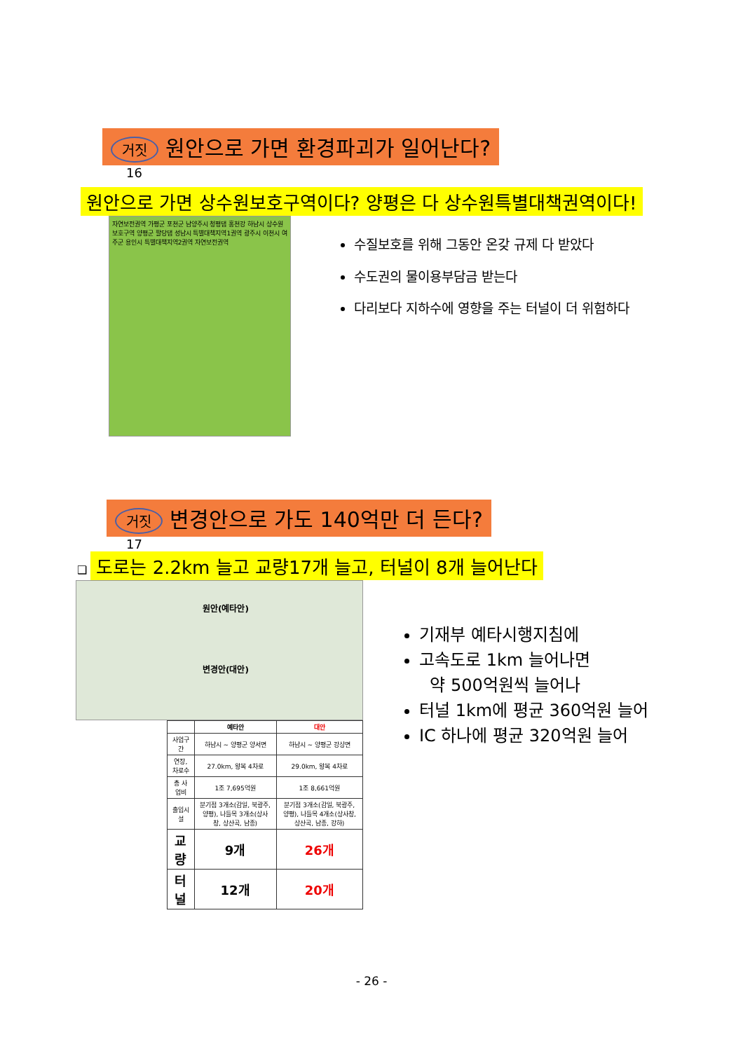거짓 원안으로 가면 환경파괴가 일어난다?
16
원안으로 가면 상수원보호구역이다? 양평은 다 상수원특별대책권역이다!
자연보전권역 가평군 포천군 남양주시 청평댐 홍천강 하남시 상수원보호구역 양평군 팔당댐 성남시 특별대책지역1권역 광주시 이천시 여주군 용인시 특별대책지역2권역 자연보전권역
수질보호를 위해 그동안 온갖 규제 다 받았다
수도권의 물이용부담금 받는다
다리보다 지하수에 영향을 주는 터널이 더 위험하다
거짓 변경안으로 가도 140억만 더 든다?
17
❑ 도로는 2.2km 늘고 교량17개 늘고, 터널이 8개 늘어난다
원안(예타안)
변경안(대안)
| | 예타안 | 대안 |
| --- | --- | --- |
| 사업구간 | 하남시 ~ 양평군 양서면 | 하남시 ~ 양평군 강상면 |
| 연장, 차로수 | 27.0km, 왕복 4차로 | 29.0km, 왕복 4차로 |
| 총 사업비 | 1조 7,695억원 | 1조 8,661억원 |
| 출입시설 | 분기점 3개소(감일, 북광주, 양평), 나들목 3개소(상사창, 상산곡, 남종) | 분기점 3개소(감일, 북광주, 양평), 나들목 4개소(상사창, 상산곡, 남종, 강하) |
| 교량 | 9개 | 26개 |
| 터널 | 12개 | 20개 |
기재부 예타시행지침에
고속도로 1km 늘어나면
약 500억원씩 늘어나
터널 1km에 평균 360억원 늘어
IC 하나에 평균 320억원 늘어
- 26 -